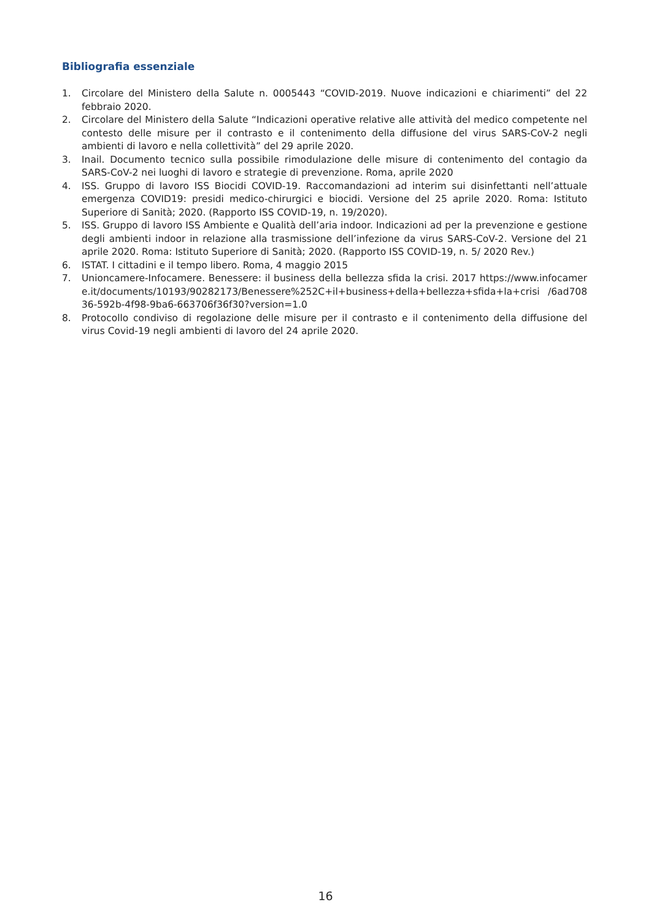Bibliografia essenziale
1. Circolare del Ministero della Salute n. 0005443 “COVID-2019. Nuove indicazioni e chiarimenti” del 22 febbraio 2020.
2. Circolare del Ministero della Salute “Indicazioni operative relative alle attività del medico competente nel contesto delle misure per il contrasto e il contenimento della diffusione del virus SARS-CoV-2 negli ambienti di lavoro e nella collettività” del 29 aprile 2020.
3. Inail. Documento tecnico sulla possibile rimodulazione delle misure di contenimento del contagio da SARS-CoV-2 nei luoghi di lavoro e strategie di prevenzione. Roma, aprile 2020
4. ISS. Gruppo di lavoro ISS Biocidi COVID-19. Raccomandazioni ad interim sui disinfettanti nell’attuale emergenza COVID19: presidi medico-chirurgici e biocidi. Versione del 25 aprile 2020. Roma: Istituto Superiore di Sanità; 2020. (Rapporto ISS COVID-19, n. 19/2020).
5. ISS. Gruppo di lavoro ISS Ambiente e Qualità dell’aria indoor. Indicazioni ad per la prevenzione e gestione degli ambienti indoor in relazione alla trasmissione dell’infezione da virus SARS-CoV-2. Versione del 21 aprile 2020. Roma: Istituto Superiore di Sanità; 2020. (Rapporto ISS COVID-19, n. 5/ 2020 Rev.)
6. ISTAT. I cittadini e il tempo libero. Roma, 4 maggio 2015
7. Unioncamere-Infocamere. Benessere: il business della bellezza sfida la crisi. 2017 https://www.infocamere.it/documents/10193/90282173/Benessere%252C+il+business+della+bellezza+sfida+la+crisi /6ad70836-592b-4f98-9ba6-663706f36f30?version=1.0
8. Protocollo condiviso di regolazione delle misure per il contrasto e il contenimento della diffusione del virus Covid-19 negli ambienti di lavoro del 24 aprile 2020.
16